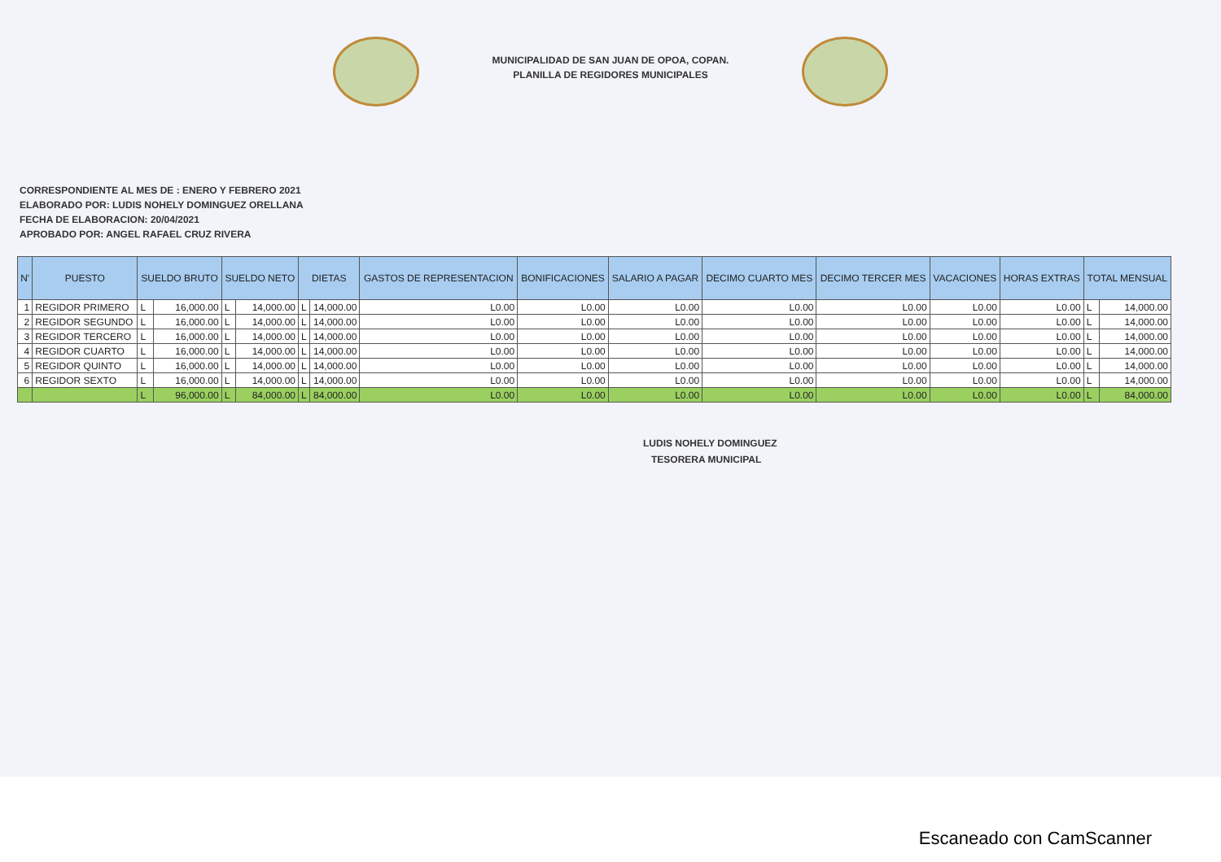MUNICIPALIDAD DE SAN JUAN DE OPOA, COPAN.
PLANILLA DE REGIDORES MUNICIPALES
CORRESPONDIENTE AL MES DE : ENERO Y FEBRERO 2021
ELABORADO POR: LUDIS NOHELY DOMINGUEZ ORELLANA
FECHA DE ELABORACION: 20/04/2021
APROBADO POR: ANGEL RAFAEL CRUZ RIVERA
| N' | PUESTO | SUELDO BRUTO | | SUELDO NETO | | DIETAS | | GASTOS DE REPRESENTACION | BONIFICACIONES | SALARIO A PAGAR | DECIMO CUARTO MES | DECIMO TERCER MES | VACACIONES | HORAS EXTRAS | TOTAL MENSUAL | |
| --- | --- | --- | --- | --- | --- | --- | --- | --- | --- | --- | --- | --- | --- | --- | --- | --- |
| 1 | REGIDOR PRIMERO | L | 16,000.00 | L | 14,000.00 | L | 14,000.00 | L0.00 | L0.00 | L0.00 | L0.00 | L0.00 | L0.00 | L0.00 | L | 14,000.00 |
| 2 | REGIDOR SEGUNDO | L | 16,000.00 | L | 14,000.00 | L | 14,000.00 | L0.00 | L0.00 | L0.00 | L0.00 | L0.00 | L0.00 | L0.00 | L | 14,000.00 |
| 3 | REGIDOR TERCERO | L | 16,000.00 | L | 14,000.00 | L | 14,000.00 | L0.00 | L0.00 | L0.00 | L0.00 | L0.00 | L0.00 | L0.00 | L | 14,000.00 |
| 4 | REGIDOR CUARTO | L | 16,000.00 | L | 14,000.00 | L | 14,000.00 | L0.00 | L0.00 | L0.00 | L0.00 | L0.00 | L0.00 | L0.00 | L | 14,000.00 |
| 5 | REGIDOR QUINTO | L | 16,000.00 | L | 14,000.00 | L | 14,000.00 | L0.00 | L0.00 | L0.00 | L0.00 | L0.00 | L0.00 | L0.00 | L | 14,000.00 |
| 6 | REGIDOR SEXTO | L | 16,000.00 | L | 14,000.00 | L | 14,000.00 | L0.00 | L0.00 | L0.00 | L0.00 | L0.00 | L0.00 | L0.00 | L | 14,000.00 |
| | | L | 96,000.00 | L | 84,000.00 | L | 84,000.00 | L0.00 | L0.00 | L0.00 | L0.00 | L0.00 | L0.00 | L0.00 | L | 84,000.00 |
LUDIS NOHELY DOMINGUEZ
TESORERA MUNICIPAL
Escaneado con CamScanner